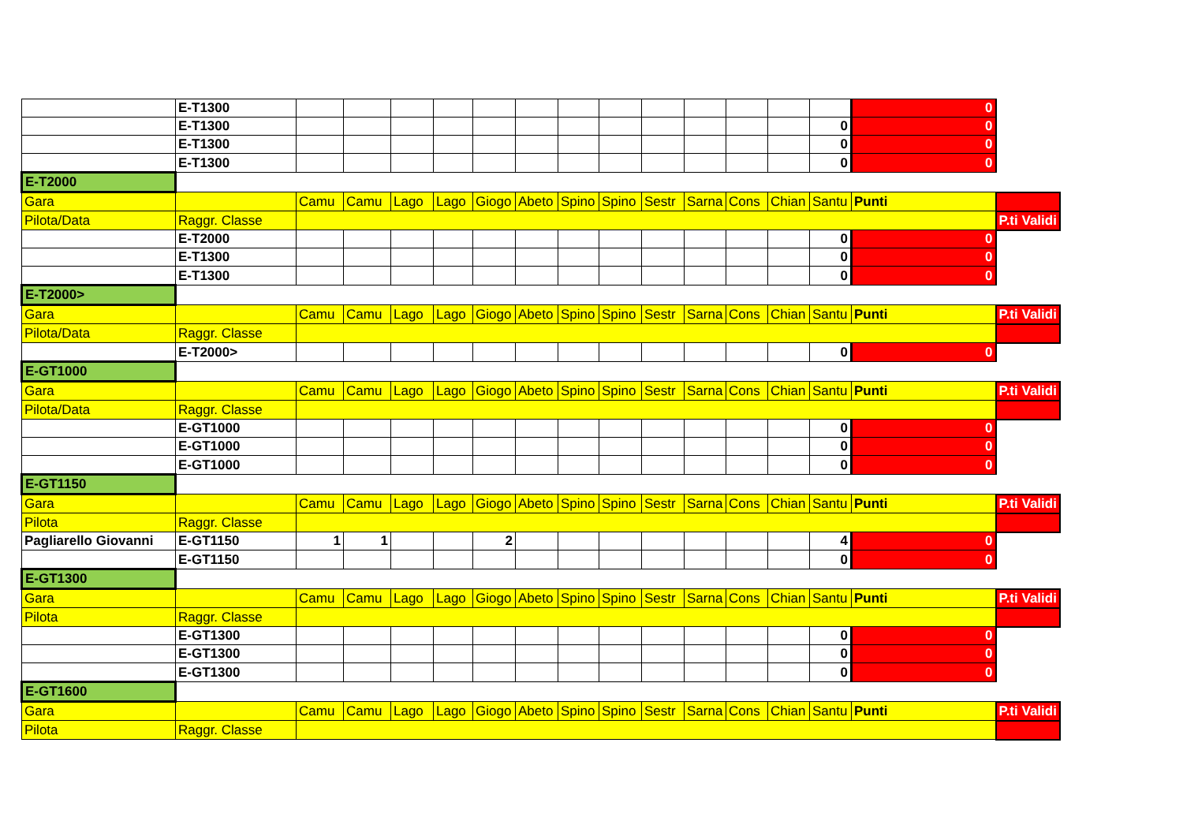| | E-T1300 | | | | | | | | | | | | | | 0 | |
| | E-T1300 | | | | | | | | | | | | | 0 | 0 | |
| | E-T1300 | | | | | | | | | | | | | 0 | 0 | |
| | E-T1300 | | | | | | | | | | | | | 0 | 0 | |
| E-T2000 | | | | | | | | | | | | | | | | |
| Gara | | Camu | Camu | Lago | Lago | Giogo | Abeto | Spino | Spino | Sestr | Sarna | Cons | Chian | Santu | Punti | |
| Pilota/Data | Raggr. Classe | | | | | | | | | | | | | | | P.ti Validi |
| | E-T2000 | | | | | | | | | | | | | 0 | 0 | |
| | E-T1300 | | | | | | | | | | | | | 0 | 0 | |
| | E-T1300 | | | | | | | | | | | | | 0 | 0 | |
| E-T2000> | | | | | | | | | | | | | | | | |
| Gara | | Camu | Camu | Lago | Lago | Giogo | Abeto | Spino | Spino | Sestr | Sarna | Cons | Chian | Santu | Punti | P.ti Validi |
| Pilota/Data | Raggr. Classe | | | | | | | | | | | | | | | |
| | E-T2000> | | | | | | | | | | | | | 0 | 0 | |
| E-GT1000 | | | | | | | | | | | | | | | | |
| Gara | | Camu | Camu | Lago | Lago | Giogo | Abeto | Spino | Spino | Sestr | Sarna | Cons | Chian | Santu | Punti | P.ti Validi |
| Pilota/Data | Raggr. Classe | | | | | | | | | | | | | | | |
| | E-GT1000 | | | | | | | | | | | | | 0 | 0 | |
| | E-GT1000 | | | | | | | | | | | | | 0 | 0 | |
| | E-GT1000 | | | | | | | | | | | | | 0 | 0 | |
| E-GT1150 | | | | | | | | | | | | | | | | |
| Gara | | Camu | Camu | Lago | Lago | Giogo | Abeto | Spino | Spino | Sestr | Sarna | Cons | Chian | Santu | Punti | P.ti Validi |
| Pilota | Raggr. Classe | | | | | | | | | | | | | | | |
| Pagliarello Giovanni | E-GT1150 | 1 | 1 | | | 2 | | | | | | | | 4 | 0 | |
| | E-GT1150 | | | | | | | | | | | | | 0 | 0 | |
| E-GT1300 | | | | | | | | | | | | | | | | |
| Gara | | Camu | Camu | Lago | Lago | Giogo | Abeto | Spino | Spino | Sestr | Sarna | Cons | Chian | Santu | Punti | P.ti Validi |
| Pilota | Raggr. Classe | | | | | | | | | | | | | | | |
| | E-GT1300 | | | | | | | | | | | | | 0 | 0 | |
| | E-GT1300 | | | | | | | | | | | | | 0 | 0 | |
| | E-GT1300 | | | | | | | | | | | | | 0 | 0 | |
| E-GT1600 | | | | | | | | | | | | | | | | |
| Gara | | Camu | Camu | Lago | Lago | Giogo | Abeto | Spino | Spino | Sestr | Sarna | Cons | Chian | Santu | Punti | P.ti Validi |
| Pilota | Raggr. Classe | | | | | | | | | | | | | | | |